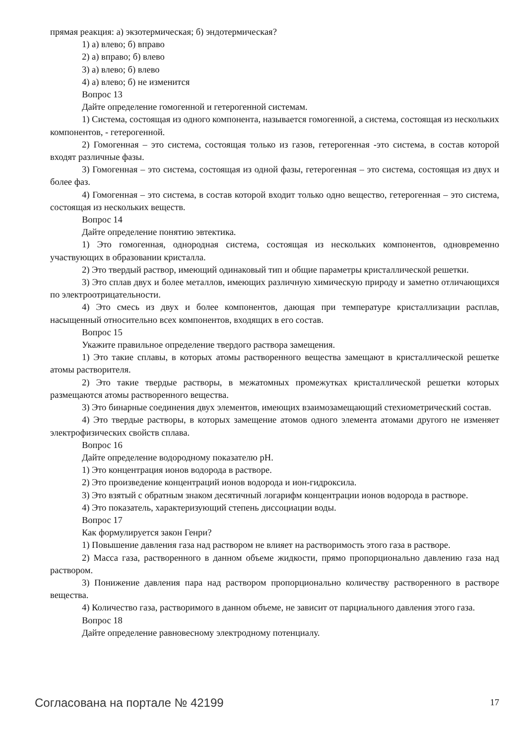прямая реакция: а) экзотермическая; б) эндотермическая?
1) а) влево; б) вправо
2) а) вправо; б) влево
3) а) влево; б) влево
4) а) влево; б) не изменится
Вопрос 13
Дайте определение гомогенной и гетерогенной системам.
1) Система, состоящая из одного компонента, называется гомогенной, а система, состоящая из нескольких компонентов, - гетерогенной.
2) Гомогенная – это система, состоящая только из газов, гетерогенная -это система, в состав которой входят различные фазы.
3) Гомогенная – это система, состоящая из одной фазы, гетерогенная – это система, состоящая из двух и более фаз.
4) Гомогенная – это система, в состав которой входит только одно вещество, гетерогенная – это система, состоящая из нескольких веществ.
Вопрос 14
Дайте определение понятию эвтектика.
1) Это гомогенная, однородная система, состоящая из нескольких компонентов, одновременно участвующих в образовании кристалла.
2) Это твердый раствор, имеющий одинаковый тип и общие параметры кристаллической решетки.
3) Это сплав двух и более металлов, имеющих различную химическую природу и заметно отличающихся по электроотрицательности.
4) Это смесь из двух и более компонентов, дающая при температуре кристаллизации расплав, насыщенный относительно всех компонентов, входящих в его состав.
Вопрос 15
Укажите правильное определение твердого раствора замещения.
1) Это такие сплавы, в которых атомы растворенного вещества замещают в кристаллической решетке атомы растворителя.
2) Это такие твердые растворы, в межатомных промежутках кристаллической решетки которых размещаются атомы растворенного вещества.
3) Это бинарные соединения двух элементов, имеющих взаимозамещающий стехиометрический состав.
4) Это твердые растворы, в которых замещение атомов одного элемента атомами другого не изменяет электрофизических свойств сплава.
Вопрос 16
Дайте определение водородному показателю pH.
1) Это концентрация ионов водорода в растворе.
2) Это произведение концентраций ионов водорода и ион-гидроксила.
3) Это взятый с обратным знаком десятичный логарифм концентрации ионов водорода в растворе.
4) Это показатель, характеризующий степень диссоциации воды.
Вопрос 17
Как формулируется закон Генри?
1) Повышение давления газа над раствором не влияет на растворимость этого газа в растворе.
2) Масса газа, растворенного в данном объеме жидкости, прямо пропорционально давлению газа над раствором.
3) Понижение давления пара над раствором пропорционально количеству растворенного в растворе вещества.
4) Количество газа, растворимого в данном объеме, не зависит от парциального давления этого газа.
Вопрос 18
Дайте определение равновесному электродному потенциалу.
Согласована на портале № 42199 17